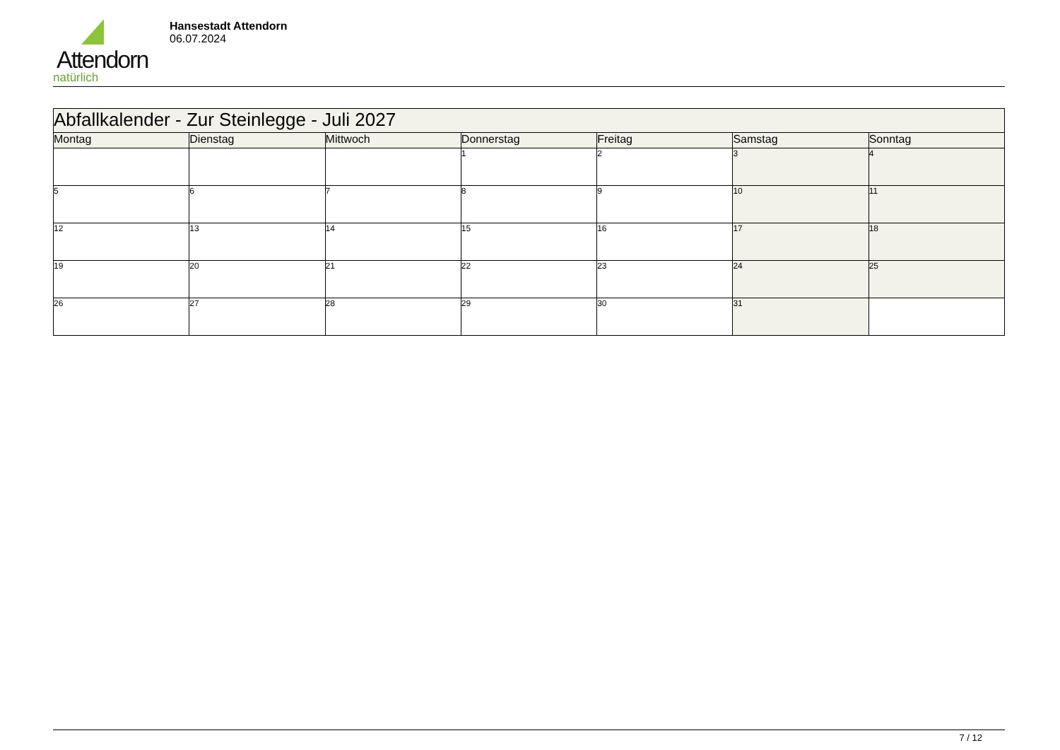Attendorn
natürlich
Hansestadt Attendorn
06.07.2024
| Abfallkalender - Zur Steinlegge - Juli 2027 | | | | | | |
| Montag | Dienstag | Mittwoch | Donnerstag | Freitag | Samstag | Sonntag |
| | | | 1 | 2 | 3 | 4 |
| 5 | 6 | 7 | 8 | 9 | 10 | 11 |
| 12 | 13 | 14 | 15 | 16 | 17 | 18 |
| 19 | 20 | 21 | 22 | 23 | 24 | 25 |
| 26 | 27 | 28 | 29 | 30 | 31 | |
7 / 12